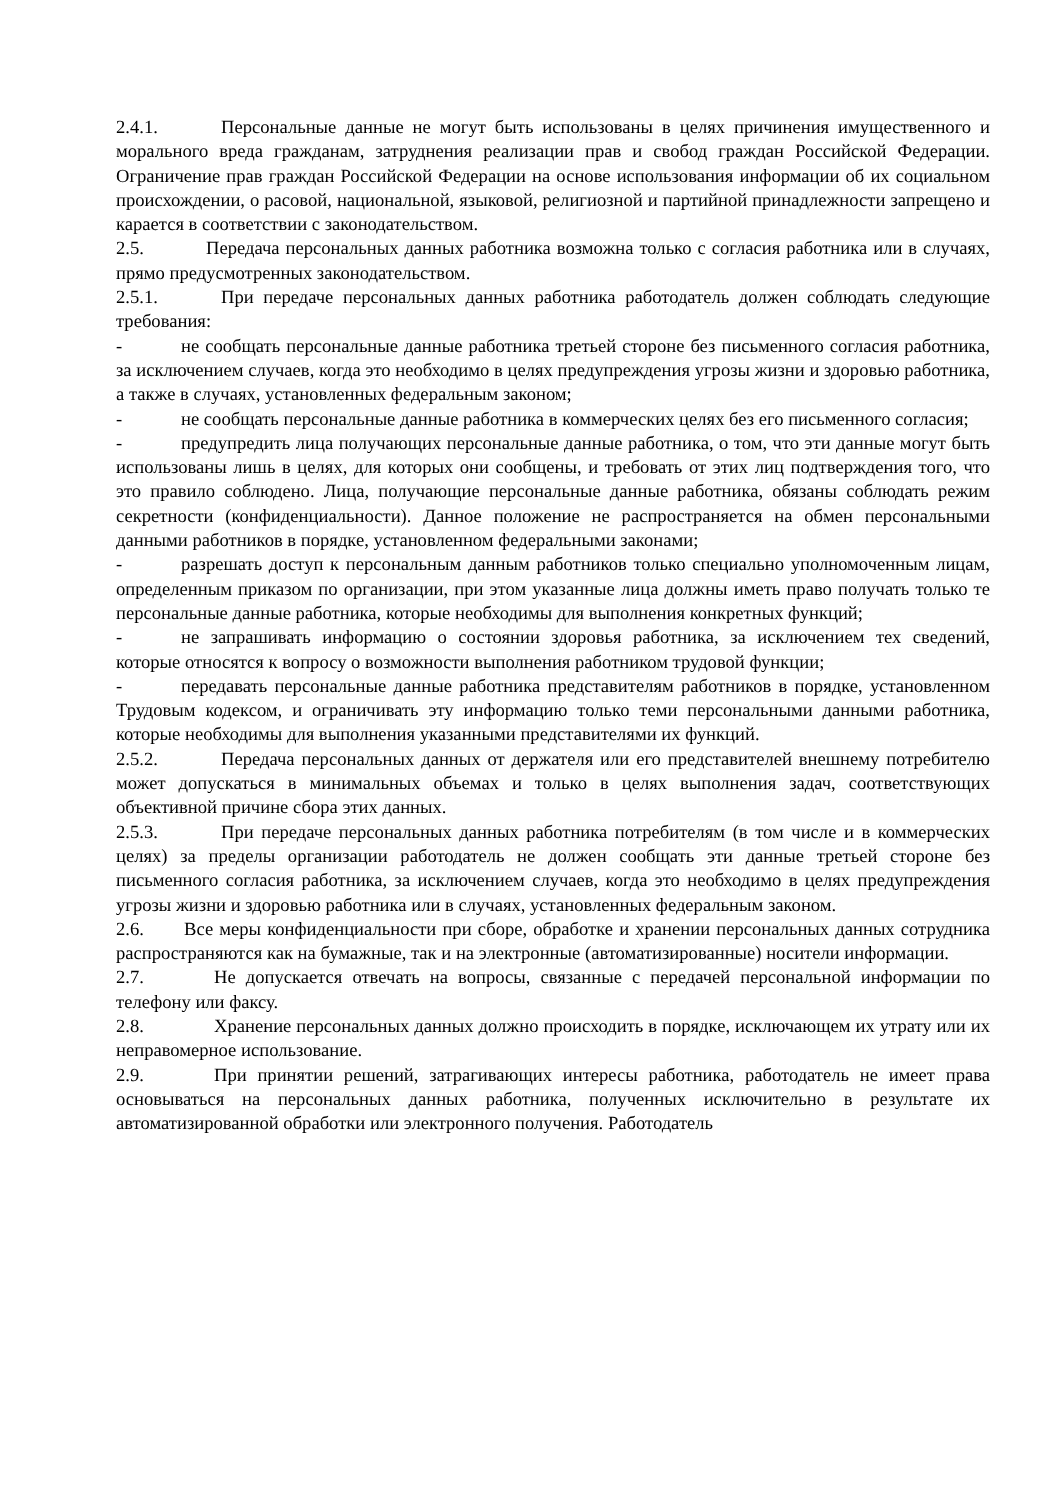2.4.1. Персональные данные не могут быть использованы в целях причинения имущественного и морального вреда гражданам, затруднения реализации прав и свобод граждан Российской Федерации. Ограничение прав граждан Российской Федерации на основе использования информации об их социальном происхождении, о расовой, национальной, языковой, религиозной и партийной принадлежности запрещено и карается в соответствии с законодательством.
2.5. Передача персональных данных работника возможна только с согласия работника или в случаях, прямо предусмотренных законодательством.
2.5.1. При передаче персональных данных работника работодатель должен соблюдать следующие требования:
- не сообщать персональные данные работника третьей стороне без письменного согласия работника, за исключением случаев, когда это необходимо в целях предупреждения угрозы жизни и здоровью работника, а также в случаях, установленных федеральным законом;
- не сообщать персональные данные работника в коммерческих целях без его письменного согласия;
- предупредить лица получающих персональные данные работника, о том, что эти данные могут быть использованы лишь в целях, для которых они сообщены, и требовать от этих лиц подтверждения того, что это правило соблюдено. Лица, получающие персональные данные работника, обязаны соблюдать режим секретности (конфиденциальности). Данное положение не распространяется на обмен персональными данными работников в порядке, установленном федеральными законами;
- разрешать доступ к персональным данным работников только специально уполномоченным лицам, определенным приказом по организации, при этом указанные лица должны иметь право получать только те персональные данные работника, которые необходимы для выполнения конкретных функций;
- не запрашивать информацию о состоянии здоровья работника, за исключением тех сведений, которые относятся к вопросу о возможности выполнения работником трудовой функции;
- передавать персональные данные работника представителям работников в порядке, установленном Трудовым кодексом, и ограничивать эту информацию только теми персональными данными работника, которые необходимы для выполнения указанными представителями их функций.
2.5.2. Передача персональных данных от держателя или его представителей внешнему потребителю может допускаться в минимальных объемах и только в целях выполнения задач, соответствующих объективной причине сбора этих данных.
2.5.3. При передаче персональных данных работника потребителям (в том числе и в коммерческих целях) за пределы организации работодатель не должен сообщать эти данные третьей стороне без письменного согласия работника, за исключением случаев, когда это необходимо в целях предупреждения угрозы жизни и здоровью работника или в случаях, установленных федеральным законом.
2.6. Все меры конфиденциальности при сборе, обработке и хранении персональных данных сотрудника распространяются как на бумажные, так и на электронные (автоматизированные) носители информации.
2.7. Не допускается отвечать на вопросы, связанные с передачей персональной информации по телефону или факсу.
2.8. Хранение персональных данных должно происходить в порядке, исключающем их утрату или их неправомерное использование.
2.9. При принятии решений, затрагивающих интересы работника, работодатель не имеет права основываться на персональных данных работника, полученных исключительно в результате их автоматизированной обработки или электронного получения. Работодатель